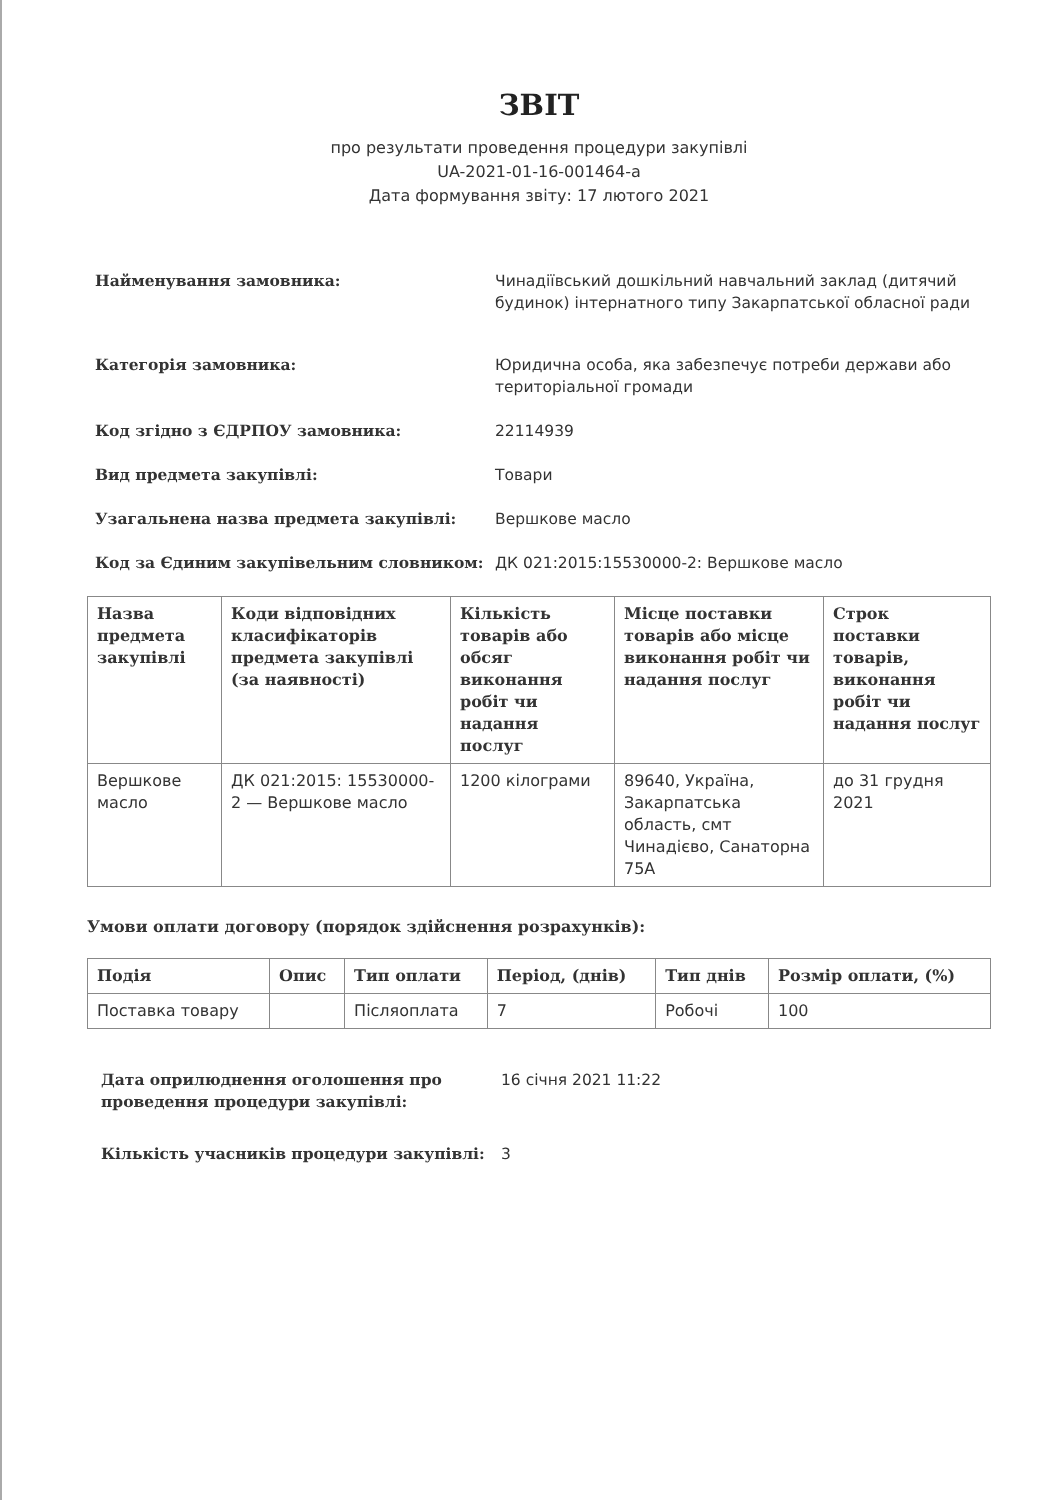ЗВІТ
про результати проведення процедури закупівлі
UA-2021-01-16-001464-a
Дата формування звіту: 17 лютого 2021
Найменування замовника: Чинадіївський дошкільний навчальний заклад (дитячий будинок) інтернатного типу Закарпатської обласної ради
Категорія замовника: Юридична особа, яка забезпечує потреби держави або територіальної громади
Код згідно з ЄДРПОУ замовника: 22114939
Вид предмета закупівлі: Товари
Узагальнена назва предмета закупівлі: Вершкове масло
Код за Єдиним закупівельним словником: ДК 021:2015:15530000-2: Вершкове масло
| Назва предмета закупівлі | Коди відповідних класифікаторів предмета закупівлі (за наявності) | Кількість товарів або обсяг виконання робіт чи надання послуг | Місце поставки товарів або місце виконання робіт чи надання послуг | Строк поставки товарів, виконання робіт чи надання послуг |
| --- | --- | --- | --- | --- |
| Вершкове масло | ДК 021:2015: 15530000-2 — Вершкове масло | 1200 кілограми | 89640, Україна, Закарпатська область, смт Чинадієво, Санаторна 75А | до 31 грудня 2021 |
Умови оплати договору (порядок здійснення розрахунків):
| Подія | Опис | Тип оплати | Період, (днів) | Тип днів | Розмір оплати, (%) |
| --- | --- | --- | --- | --- | --- |
| Поставка товару | | Післяоплата | 7 | Робочі | 100 |
Дата оприлюднення оголошення про проведення процедури закупівлі:
16 січня 2021 11:22
Кількість учасників процедури закупівлі: 3